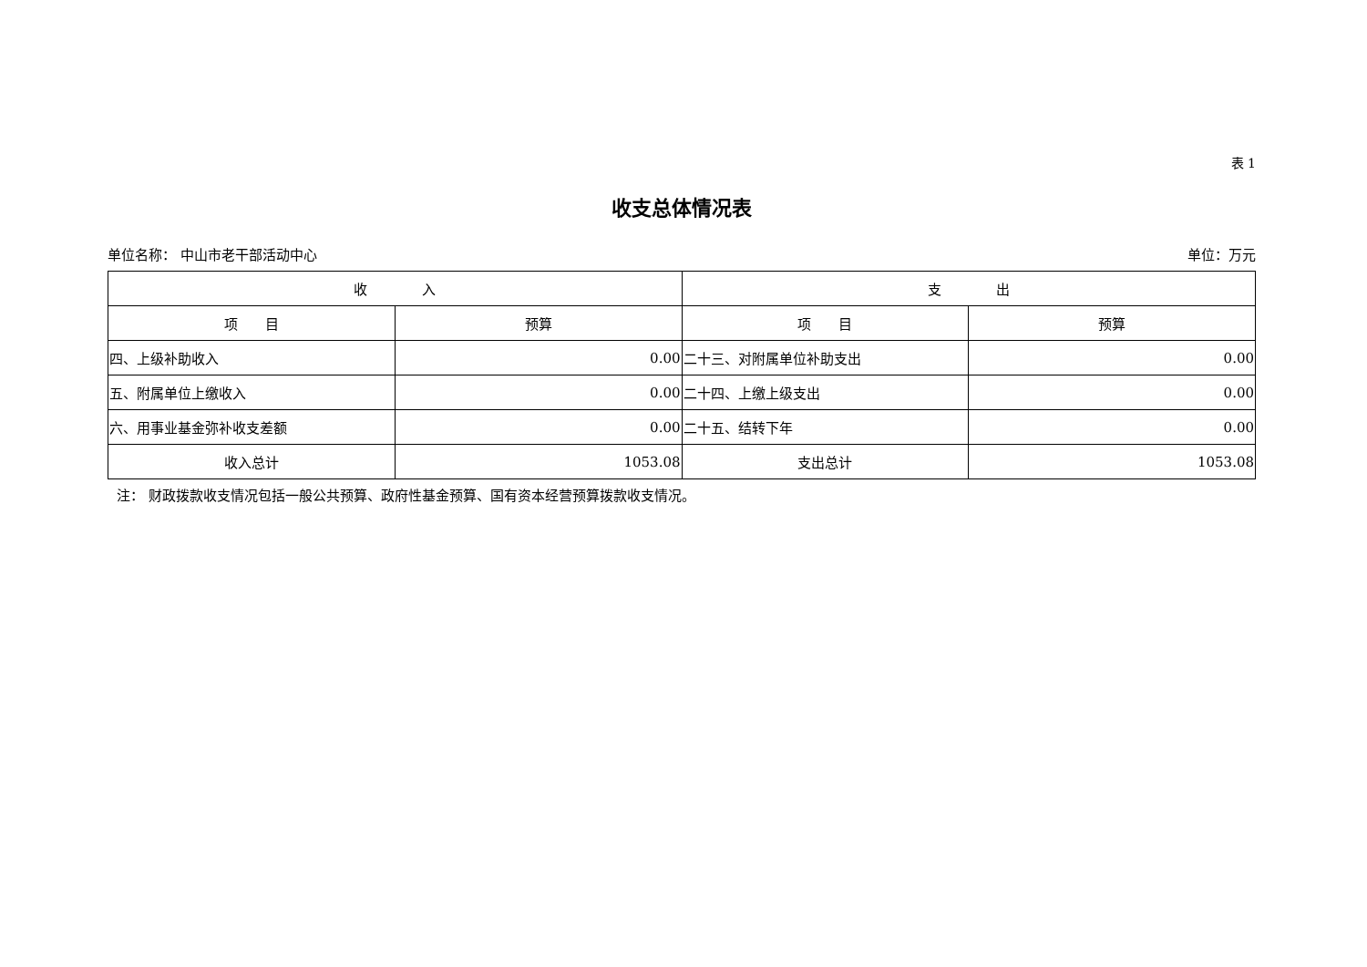表 1
收支总体情况表
单位名称： 中山市老干部活动中心 单位：万元
| 收 入 | | 支 出 | |
| --- | --- | --- | --- |
| 项 目 | 预算 | 项 目 | 预算 |
| 四、上级补助收入 | 0.00 | 二十三、对附属单位补助支出 | 0.00 |
| 五、附属单位上缴收入 | 0.00 | 二十四、上缴上级支出 | 0.00 |
| 六、用事业基金弥补收支差额 | 0.00 | 二十五、结转下年 | 0.00 |
| 收入总计 | 1053.08 | 支出总计 | 1053.08 |
注： 财政拨款收支情况包括一般公共预算、政府性基金预算、国有资本经营预算拨款收支情况。